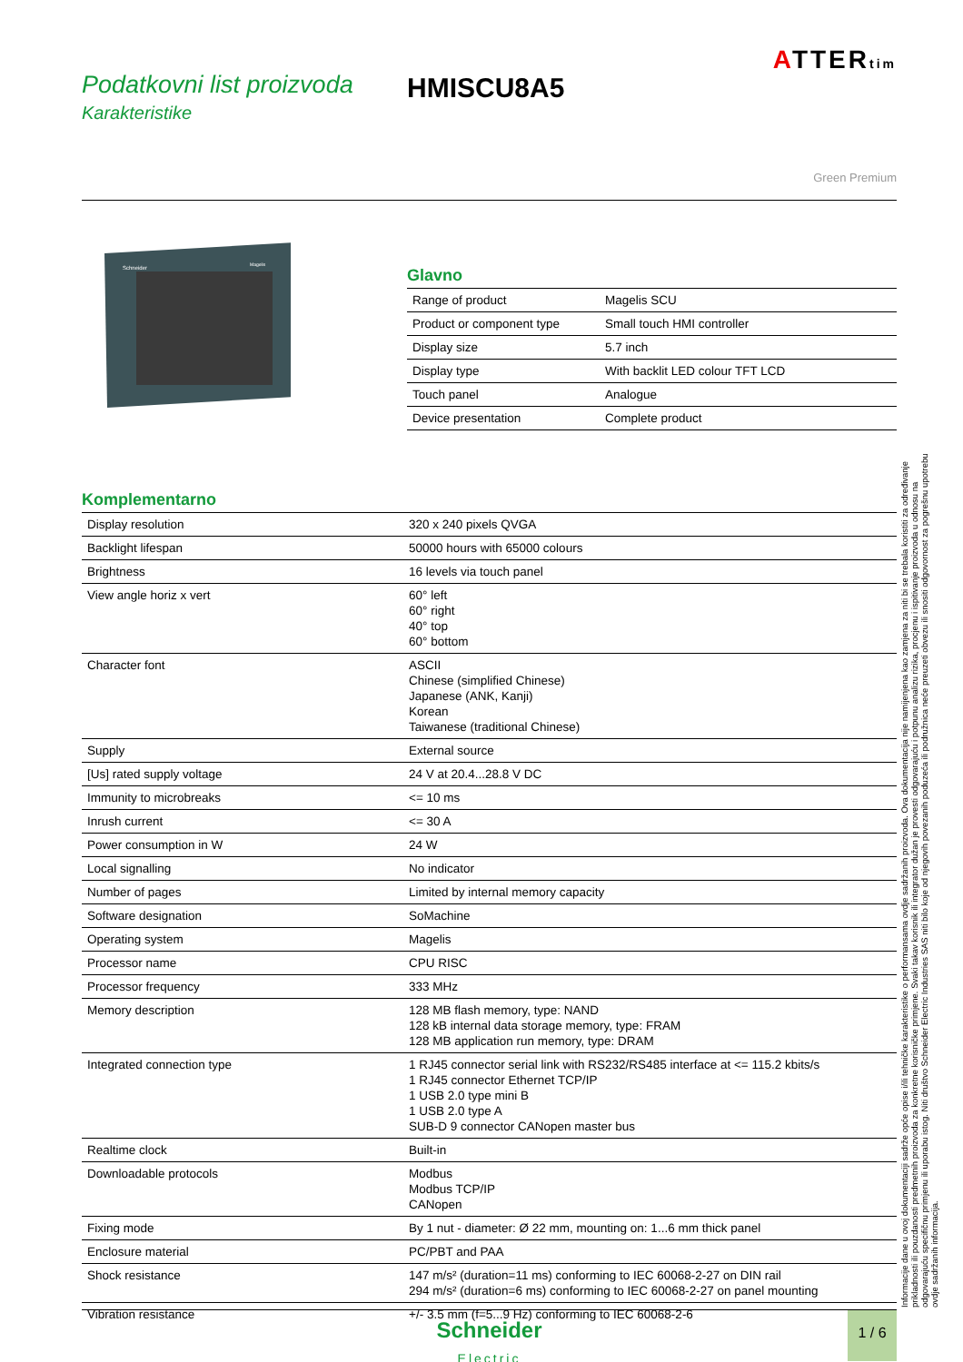ATTERtim
Podatkovni list proizvoda
Karakteristike
HMISCU8A5
Green Premium
Schneider
Magelis
Glavno
| Range of product | Magelis SCU |
| Product or component type | Small touch HMI controller |
| Display size | 5.7 inch |
| Display type | With backlit LED colour TFT LCD |
| Touch panel | Analogue |
| Device presentation | Complete product |
Komplementarno
| Display resolution | 320 x 240 pixels QVGA |
| Backlight lifespan | 50000 hours with 65000 colours |
| Brightness | 16 levels via touch panel |
| View angle horiz x vert | 60° left 60° right 40° top 60° bottom |
| Character font | ASCII Chinese (simplified Chinese) Japanese (ANK, Kanji) Korean Taiwanese (traditional Chinese) |
| Supply | External source |
| [Us] rated supply voltage | 24 V at 20.4...28.8 V DC |
| Immunity to microbreaks | <= 10 ms |
| Inrush current | <= 30 A |
| Power consumption in W | 24 W |
| Local signalling | No indicator |
| Number of pages | Limited by internal memory capacity |
| Software designation | SoMachine |
| Operating system | Magelis |
| Processor name | CPU RISC |
| Processor frequency | 333 MHz |
| Memory description | 128 MB flash memory, type: NAND 128 kB internal data storage memory, type: FRAM 128 MB application run memory, type: DRAM |
| Integrated connection type | 1 RJ45 connector serial link with RS232/RS485 interface at <= 115.2 kbits/s 1 RJ45 connector Ethernet TCP/IP 1 USB 2.0 type mini B 1 USB 2.0 type A SUB-D 9 connector CANopen master bus |
| Realtime clock | Built-in |
| Downloadable protocols | Modbus Modbus TCP/IP CANopen |
| Fixing mode | By 1 nut - diameter: Ø 22 mm, mounting on: 1...6 mm thick panel |
| Enclosure material | PC/PBT and PAA |
| Shock resistance | 147 m/s² (duration=11 ms) conforming to IEC 60068-2-27 on DIN rail 294 m/s² (duration=6 ms) conforming to IEC 60068-2-27 on panel mounting |
| Vibration resistance | +/- 3.5 mm (f=5...9 Hz) conforming to IEC 60068-2-6 |
Informacije dane u ovoj dokumentaciji sadrže opće opise i/ili tehničke karakteristike o performansama ovdje sadržanih proizvoda. Ova dokumentacija nije namijenjena kao zamjena za niti bi se trebala koristiti za određivanje prikladnosti ili pouzdanosti predmetnih proizvoda za konkretne korisničke primjene. Svaki takav korisnik ili integrator dužan je provesti odgovarajuću i potpunu analizu rizika, procjenu i ispitivanje proizvoda u odnosu na odgovarajuću specifičnu primjenu ili uporabu istog. Niti društvo Schneider Electric Industries SAS niti bilo koje od njegovih povezanih poduzeća ili podružnica neće preuzeti obvezu ili snositi odgovornost za pogrešnu upotrebu ovdje sadržanih informacija.
Schneider
Electric
1 / 6